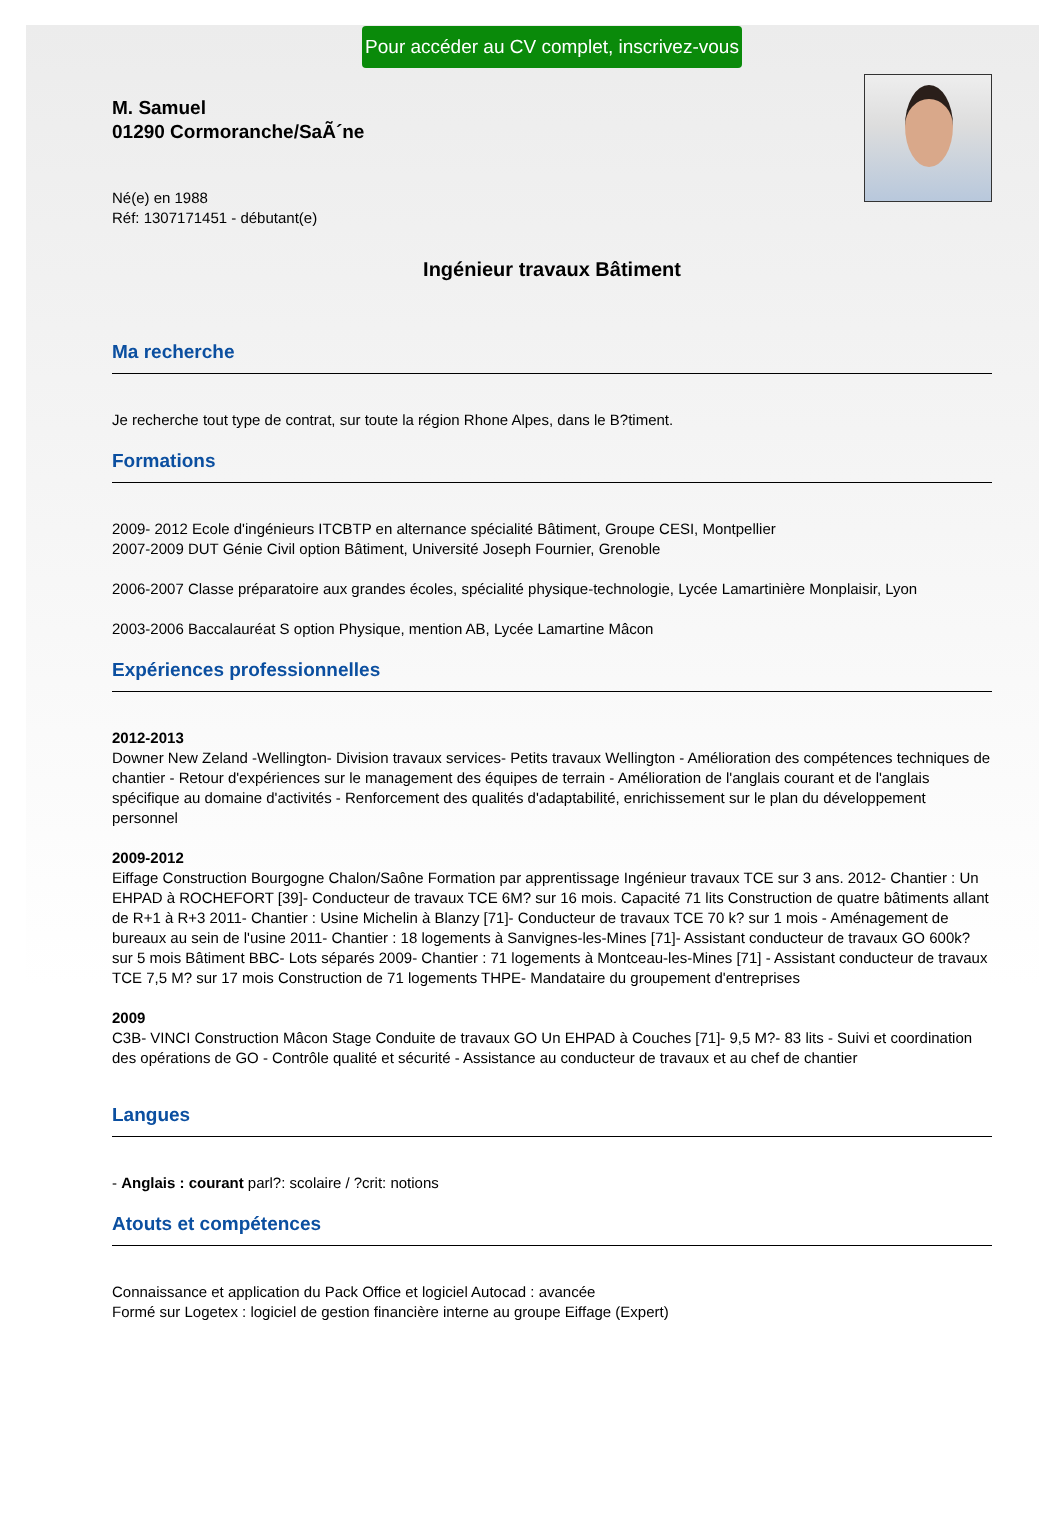Pour accéder au CV complet, inscrivez-vous
M. Samuel
01290 Cormoranche/SaÃ´ne
Né(e) en 1988
Réf: 1307171451 - débutant(e)
Ingénieur travaux Bâtiment
Ma recherche
Je recherche tout type de contrat, sur toute la région Rhone Alpes, dans le B?timent.
Formations
2009- 2012 Ecole d'ingénieurs ITCBTP en alternance spécialité Bâtiment, Groupe CESI, Montpellier
2007-2009 DUT Génie Civil option Bâtiment, Université Joseph Fournier, Grenoble
2006-2007 Classe préparatoire aux grandes écoles, spécialité physique-technologie, Lycée Lamartinière Monplaisir, Lyon
2003-2006 Baccalauréat S option Physique, mention AB, Lycée Lamartine Mâcon
Expériences professionnelles
2012-2013
Downer New Zeland -Wellington- Division travaux services- Petits travaux Wellington - Amélioration des compétences techniques de chantier - Retour d'expériences sur le management des équipes de terrain - Amélioration de l'anglais courant et de l'anglais spécifique au domaine d'activités - Renforcement des qualités d'adaptabilité, enrichissement sur le plan du développement personnel
2009-2012
Eiffage Construction Bourgogne Chalon/Saône Formation par apprentissage Ingénieur travaux TCE sur 3 ans. 2012- Chantier : Un EHPAD à ROCHEFORT [39]- Conducteur de travaux TCE 6M? sur 16 mois. Capacité 71 lits Construction de quatre bâtiments allant de R+1 à R+3 2011- Chantier : Usine Michelin à Blanzy [71]- Conducteur de travaux TCE 70 k? sur 1 mois - Aménagement de bureaux au sein de l'usine 2011- Chantier : 18 logements à Sanvignes-les-Mines [71]- Assistant conducteur de travaux GO 600k? sur 5 mois Bâtiment BBC- Lots séparés 2009- Chantier : 71 logements à Montceau-les-Mines [71] - Assistant conducteur de travaux TCE 7,5 M? sur 17 mois Construction de 71 logements THPE- Mandataire du groupement d'entreprises
2009
C3B- VINCI Construction Mâcon Stage Conduite de travaux GO Un EHPAD à Couches [71]- 9,5 M?- 83 lits - Suivi et coordination des opérations de GO - Contrôle qualité et sécurité - Assistance au conducteur de travaux et au chef de chantier
Langues
- Anglais : courant parl?: scolaire / ?crit: notions
Atouts et compétences
Connaissance et application du Pack Office et logiciel Autocad : avancée
Formé sur Logetex : logiciel de gestion financière interne au groupe Eiffage (Expert)